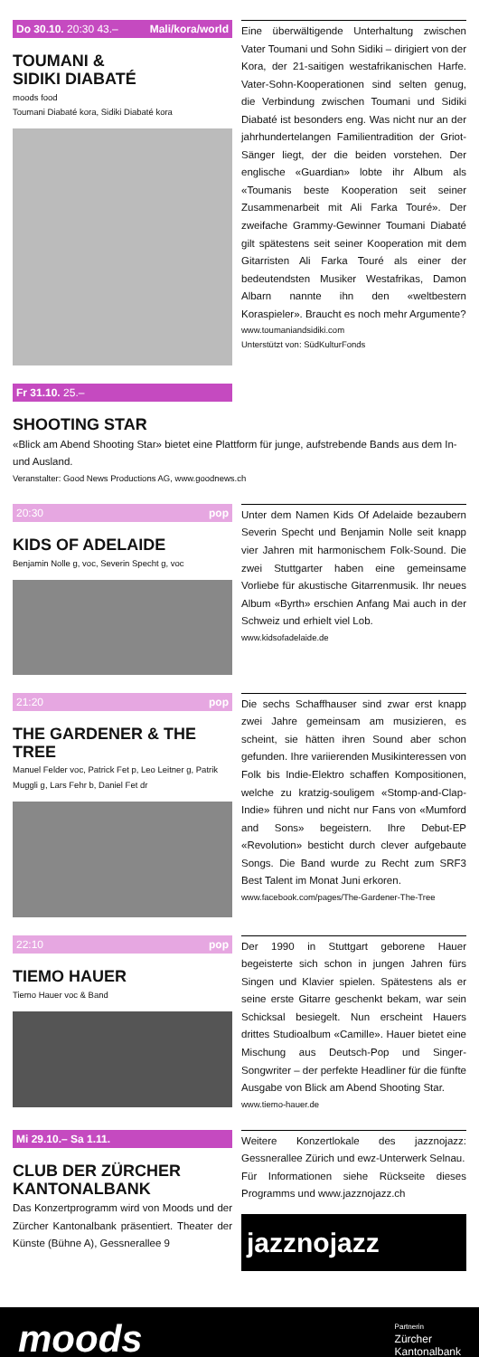Do 30.10. 20:30 43.– Mali/kora/world
TOUMANI &
SIDIKI DIABATÉ
moods food
Toumani Diabaté kora, Sidiki Diabaté kora
Eine überwältigende Unterhaltung zwischen Vater Toumani und Sohn Sidiki – dirigiert von der Kora, der 21-saitigen westafrikanischen Harfe. Vater-Sohn-Kooperationen sind selten genug, die Verbindung zwischen Toumani und Sidiki Diabaté ist besonders eng. Was nicht nur an der jahrhundertelangen Familientradition der Griot-Sänger liegt, der die beiden vorstehen. Der englische «Guardian» lobte ihr Album als «Toumanis beste Kooperation seit seiner Zusammenarbeit mit Ali Farka Touré». Der zweifache Grammy-Gewinner Toumani Diabaté gilt spätestens seit seiner Kooperation mit dem Gitarristen Ali Farka Touré als einer der bedeutendsten Musiker Westafrikas, Damon Albarn nannte ihn den «weltbestern Koraspieler». Braucht es noch mehr Argumente?
www.toumaniandsidiki.com
Unterstützt von: SüdKulturFonds
Fr 31.10. 25.–
SHOOTING STAR
«Blick am Abend Shooting Star» bietet eine Plattform für junge, aufstrebende Bands aus dem In- und Ausland.
Veranstalter: Good News Productions AG, www.goodnews.ch
20:30 pop
KIDS OF ADELAIDE
Benjamin Nolle g, voc, Severin Specht g, voc
Unter dem Namen Kids Of Adelaide bezaubern Severin Specht und Benjamin Nolle seit knapp vier Jahren mit harmonischem Folk-Sound. Die zwei Stuttgarter haben eine gemeinsame Vorliebe für akustische Gitarrenmusik. Ihr neues Album «Byrth» erschien Anfang Mai auch in der Schweiz und erhielt viel Lob.
www.kidsofadelaide.de
21:20 pop
THE GARDENER & THE TREE
Manuel Felder voc, Patrick Fet p, Leo Leitner g, Patrik Muggli g, Lars Fehr b, Daniel Fet dr
Die sechs Schaffhauser sind zwar erst knapp zwei Jahre gemeinsam am musizieren, es scheint, sie hätten ihren Sound aber schon gefunden. Ihre variierenden Musikinteressen von Folk bis Indie-Elektro schaffen Kompositionen, welche zu kratzig-souligem «Stomp-and-Clap-Indie» führen und nicht nur Fans von «Mumford and Sons» begeistern. Ihre Debut-EP «Revolution» besticht durch clever aufgebaute Songs. Die Band wurde zu Recht zum SRF3 Best Talent im Monat Juni erkoren.
www.facebook.com/pages/The-Gardener-The-Tree
22:10 pop
TIEMO HAUER
Tiemo Hauer voc & Band
Der 1990 in Stuttgart geborene Hauer begeisterte sich schon in jungen Jahren fürs Singen und Klavier spielen. Spätestens als er seine erste Gitarre geschenkt bekam, war sein Schicksal besiegelt. Nun erscheint Hauers drittes Studioalbum «Camille». Hauer bietet eine Mischung aus Deutsch-Pop und Singer-Songwriter – der perfekte Headliner für die fünfte Ausgabe von Blick am Abend Shooting Star.
www.tiemo-hauer.de
Mi 29.10.– Sa 1.11.
CLUB DER ZÜRCHER KANTONALBANK
Das Konzertprogramm wird von Moods und der Zürcher Kantonalbank präsentiert. Theater der Künste (Bühne A), Gessnerallee 9
Weitere Konzertlokale des jazznojazz: Gessnerallee Zürich und ewz-Unterwerk Selnau.
Für Informationen siehe Rückseite dieses Programms und www.jazznojazz.ch
jazznojazz
moods Partnerin
Zürcher
Kantonalbank